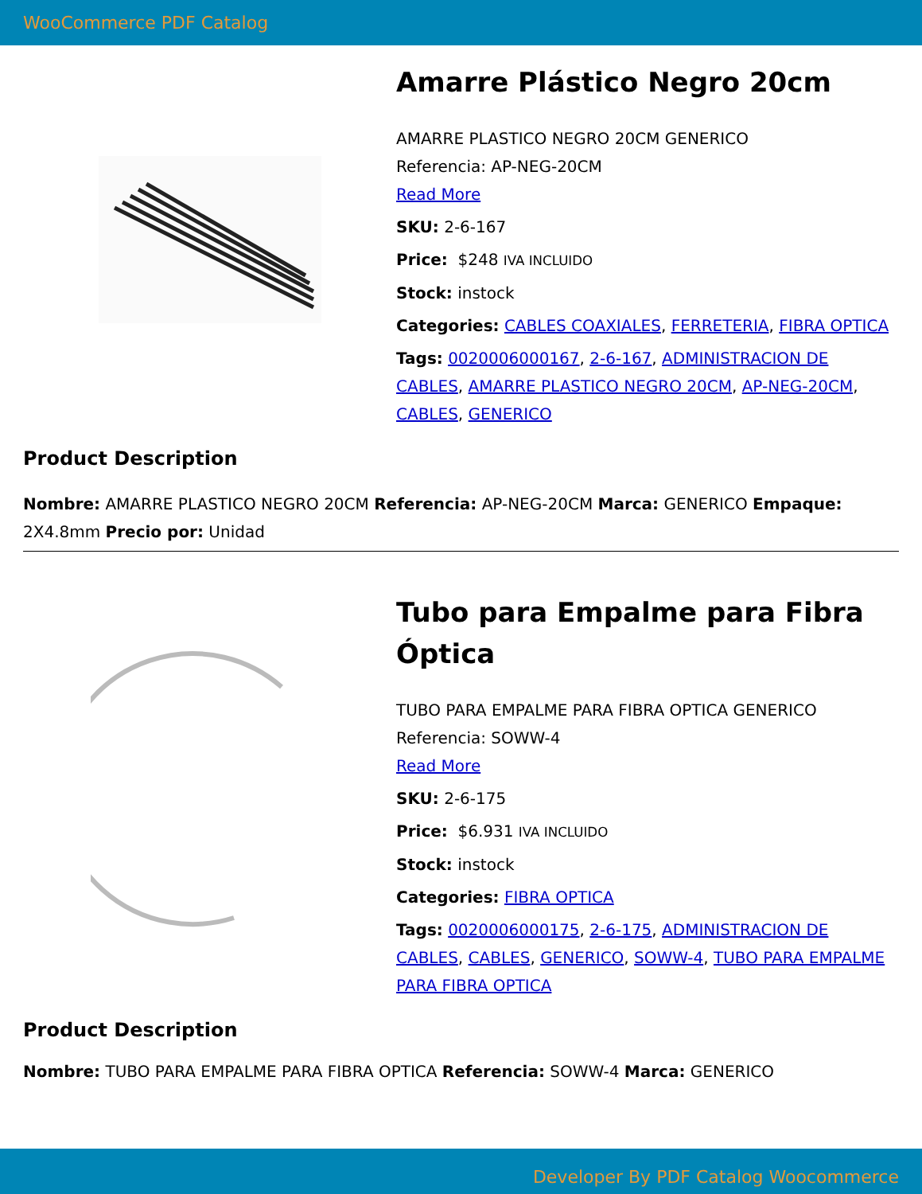WooCommerce PDF Catalog
Amarre Plástico Negro 20cm
AMARRE PLASTICO NEGRO 20CM GENERICO
Referencia: AP-NEG-20CM
Read More
SKU: 2-6-167
Price: $248 IVA INCLUIDO
Stock: instock
Categories: CABLES COAXIALES, FERRETERIA, FIBRA OPTICA
Tags: 0020006000167, 2-6-167, ADMINISTRACION DE CABLES, AMARRE PLASTICO NEGRO 20CM, AP-NEG-20CM, CABLES, GENERICO
Product Description
Nombre: AMARRE PLASTICO NEGRO 20CM Referencia: AP-NEG-20CM Marca: GENERICO Empaque: 2X4.8mm Precio por: Unidad
Tubo para Empalme para Fibra Óptica
TUBO PARA EMPALME PARA FIBRA OPTICA GENERICO
Referencia: SOWW-4
Read More
SKU: 2-6-175
Price: $6.931 IVA INCLUIDO
Stock: instock
Categories: FIBRA OPTICA
Tags: 0020006000175, 2-6-175, ADMINISTRACION DE CABLES, CABLES, GENERICO, SOWW-4, TUBO PARA EMPALME PARA FIBRA OPTICA
Product Description
Nombre: TUBO PARA EMPALME PARA FIBRA OPTICA Referencia: SOWW-4 Marca: GENERICO
Developer By PDF Catalog Woocommerce